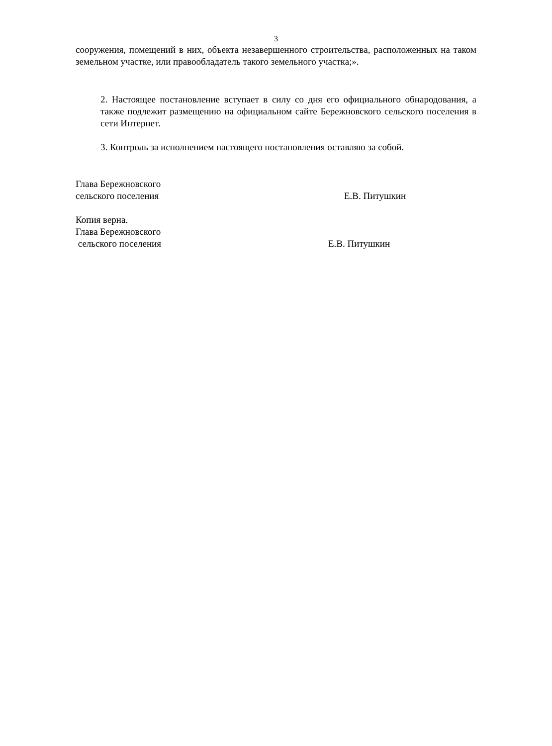3
сооружения, помещений в них, объекта незавершенного строительства, расположенных на таком земельном участке, или правообладатель такого земельного участка;».
2. Настоящее постановление вступает в силу со дня его официального обнародования, а также подлежит размещению на официальном сайте Бережновского сельского поселения в сети Интернет.
3. Контроль за исполнением настоящего постановления оставляю за собой.
Глава Бережновского
сельского поселения Е.В. Питушкин
Копия верна.
Глава Бережновского
сельского поселения Е.В. Питушкин